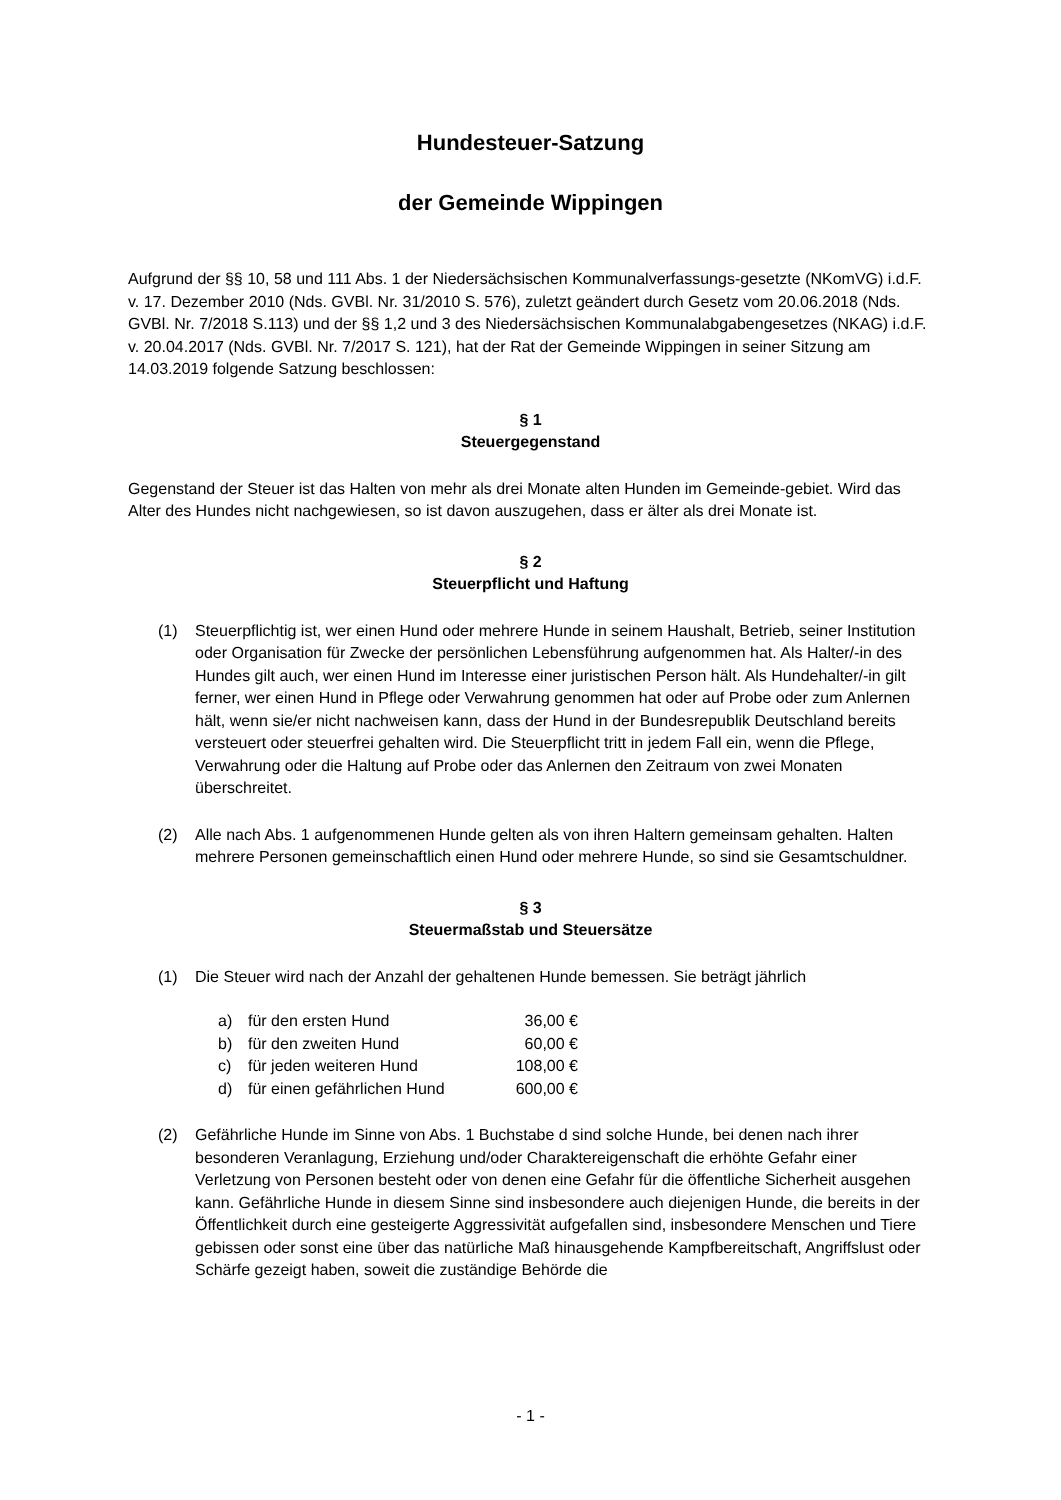Hundesteuer-Satzung
der Gemeinde Wippingen
Aufgrund der §§ 10, 58 und 111 Abs. 1 der Niedersächsischen Kommunalverfassungs-gesetzte (NKomVG) i.d.F. v. 17. Dezember 2010 (Nds. GVBl. Nr. 31/2010 S. 576), zuletzt geändert durch Gesetz vom 20.06.2018 (Nds. GVBl. Nr. 7/2018 S.113) und der §§ 1,2 und 3 des Niedersächsischen Kommunalabgabengesetzes (NKAG) i.d.F. v. 20.04.2017 (Nds. GVBl. Nr. 7/2017 S. 121), hat der Rat der Gemeinde Wippingen in seiner Sitzung am 14.03.2019 folgende Satzung beschlossen:
§ 1
Steuergegenstand
Gegenstand der Steuer ist das Halten von mehr als drei Monate alten Hunden im Gemeinde-gebiet. Wird das Alter des Hundes nicht nachgewiesen, so ist davon auszugehen, dass er älter als drei Monate ist.
§ 2
Steuerpflicht und Haftung
(1) Steuerpflichtig ist, wer einen Hund oder mehrere Hunde in seinem Haushalt, Betrieb, seiner Institution oder Organisation für Zwecke der persönlichen Lebensführung aufgenommen hat. Als Halter/-in des Hundes gilt auch, wer einen Hund im Interesse einer juristischen Person hält. Als Hundehalter/-in gilt ferner, wer einen Hund in Pflege oder Verwahrung genommen hat oder auf Probe oder zum Anlernen hält, wenn sie/er nicht nachweisen kann, dass der Hund in der Bundesrepublik Deutschland bereits versteuert oder steuerfrei gehalten wird. Die Steuerpflicht tritt in jedem Fall ein, wenn die Pflege, Verwahrung oder die Haltung auf Probe oder das Anlernen den Zeitraum von zwei Monaten überschreitet.
(2) Alle nach Abs. 1 aufgenommenen Hunde gelten als von ihren Haltern gemeinsam gehalten. Halten mehrere Personen gemeinschaftlich einen Hund oder mehrere Hunde, so sind sie Gesamtschuldner.
§ 3
Steuermaßstab und Steuersätze
(1) Die Steuer wird nach der Anzahl der gehaltenen Hunde bemessen. Sie beträgt jährlich
| a) | für den ersten Hund | 36,00 € |
| b) | für den zweiten Hund | 60,00 € |
| c) | für jeden weiteren Hund | 108,00 € |
| d) | für einen gefährlichen Hund | 600,00 € |
(2) Gefährliche Hunde im Sinne von Abs. 1 Buchstabe d sind solche Hunde, bei denen nach ihrer besonderen Veranlagung, Erziehung und/oder Charaktereigenschaft die erhöhte Gefahr einer Verletzung von Personen besteht oder von denen eine Gefahr für die öffentliche Sicherheit ausgehen kann. Gefährliche Hunde in diesem Sinne sind insbesondere auch diejenigen Hunde, die bereits in der Öffentlichkeit durch eine gesteigerte Aggressivität aufgefallen sind, insbesondere Menschen und Tiere gebissen oder sonst eine über das natürliche Maß hinausgehende Kampfbereitschaft, Angriffslust oder Schärfe gezeigt haben, soweit die zuständige Behörde die
- 1 -